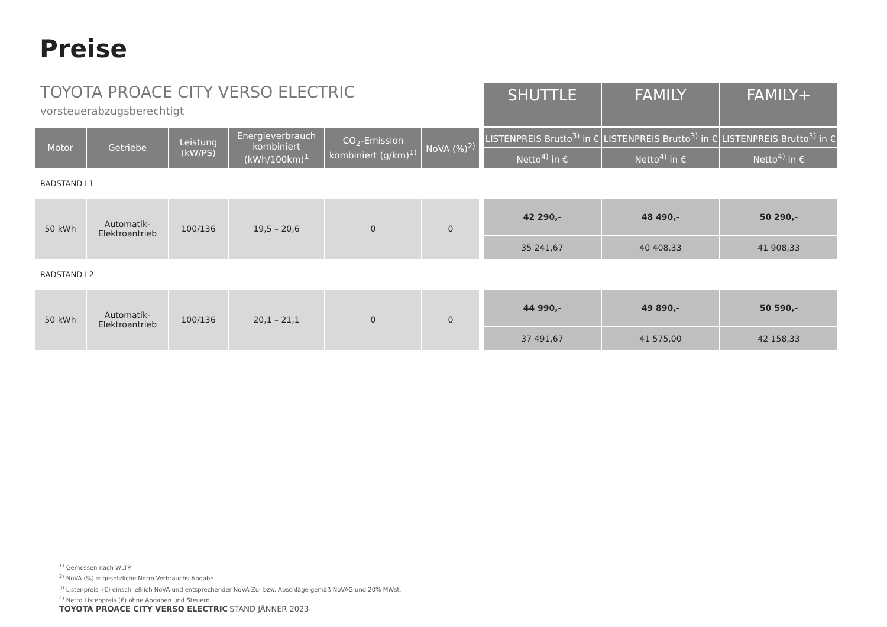Preise
| TOYOTA PROACE CITY VERSO ELECTRIC vorsteuerabzugsberechtigt | | | | | | | SHUTTLE | FAMILY | FAMILY+ |
| Motor | Getriebe | Leistung (kW/PS) | Energieverbrauch kombiniert (kWh/100km)<sup>1</sup> | CO<sub>2</sub>-Emission kombiniert (g/km)<sup>1)</sup> | NoVA (%)<sup>2)</sup> | | LISTENPREIS Brutto<sup>3)</sup> in € | LISTENPREIS Brutto<sup>3)</sup> in € | LISTENPREIS Brutto<sup>3)</sup> in € |
| | | | | | | | Netto<sup>4)</sup> in € | Netto<sup>4)</sup> in € | Netto<sup>4)</sup> in € |
| RADSTAND L1 | | | | | | | | | |
| 50 kWh | Automatik- Elektroantrieb | 100/136 | 19,5 – 20,6 | 0 | 0 | | 42 290,- | 48 490,- | 50 290,- |
| | | | | | | | 35 241,67 | 40 408,33 | 41 908,33 |
| RADSTAND L2 | | | | | | | | | |
| 50 kWh | Automatik- Elektroantrieb | 100/136 | 20,1 – 21,1 | 0 | 0 | | 44 990,- | 49 890,- | 50 590,- |
| | | | | | | | 37 491,67 | 41 575,00 | 42 158,33 |
<sup>1)</sup> Gemessen nach WLTP.
<sup>2)</sup> NoVA (%) = gesetzliche Norm-Verbrauchs-Abgabe
<sup>3)</sup> Listenpreis. (€) einschließlich NoVA und entsprechender NoVA-Zu- bzw. Abschläge gemäß NoVAG und 20% MWst.
<sup>4)</sup> Netto Listenpreis (€) ohne Abgaben und Steuern
TOYOTA PROACE CITY VERSO ELECTRIC STAND JÄNNER 2023